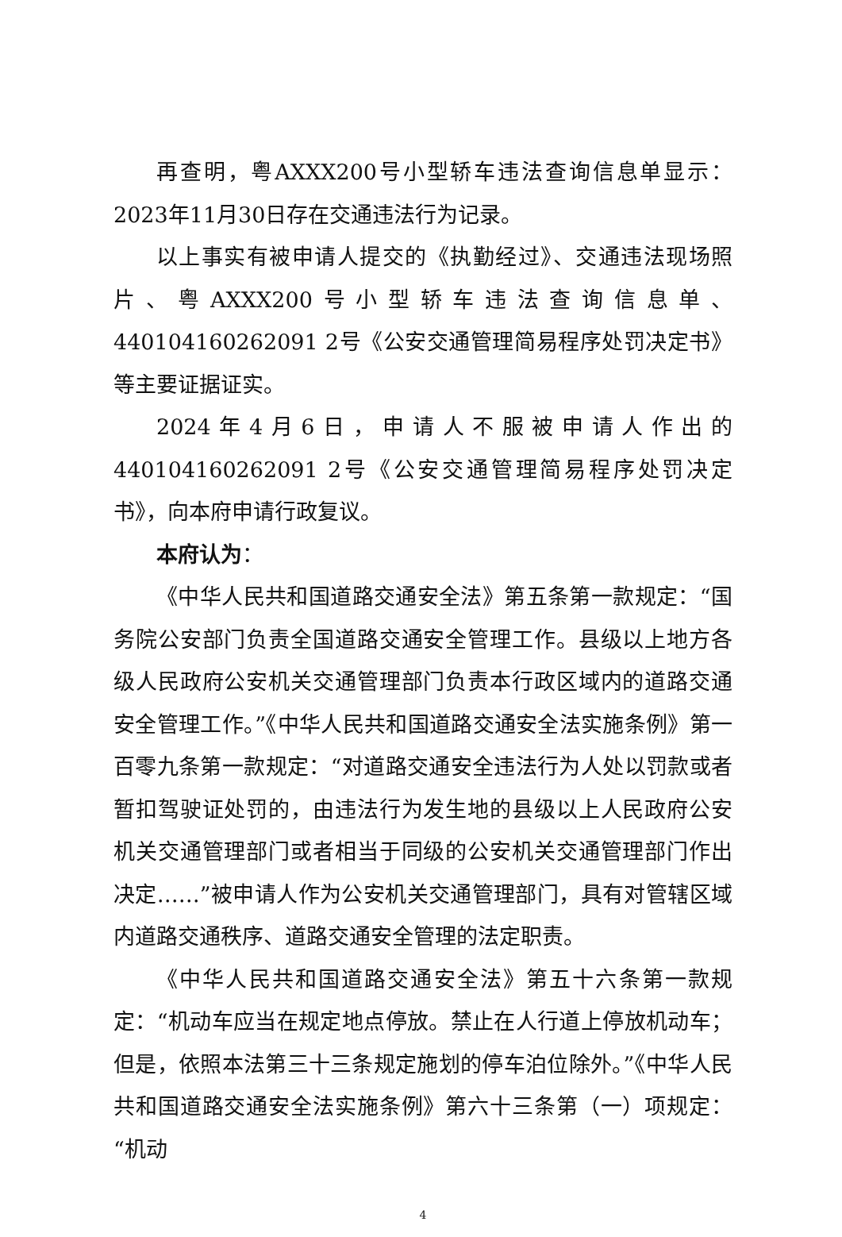再查明，粤AXXX200号小型轿车违法查询信息单显示：2023年11月30日存在交通违法行为记录。
以上事实有被申请人提交的《执勤经过》、交通违法现场照片、粤AXXX200号小型轿车违法查询信息单、440104160262091 2号《公安交通管理简易程序处罚决定书》等主要证据证实。
2024年4月6日，申请人不服被申请人作出的440104160262091 2号《公安交通管理简易程序处罚决定书》，向本府申请行政复议。
本府认为：
《中华人民共和国道路交通安全法》第五条第一款规定：“国务院公安部门负责全国道路交通安全管理工作。县级以上地方各级人民政府公安机关交通管理部门负责本行政区域内的道路交通安全管理工作。”《中华人民共和国道路交通安全法实施条例》第一百零九条第一款规定：“对道路交通安全违法行为人处以罚款或者暂扣驾驶证处罚的，由违法行为发生地的县级以上人民政府公安机关交通管理部门或者相当于同级的公安机关交通管理部门作出决定……”被申请人作为公安机关交通管理部门，具有对管辖区域内道路交通秩序、道路交通安全管理的法定职责。
《中华人民共和国道路交通安全法》第五十六条第一款规定：“机动车应当在规定地点停放。禁止在人行道上停放机动车；但是，依照本法第三十三条规定施划的停车泊位除外。”《中华人民共和国道路交通安全法实施条例》第六十三条第（一）项规定：“机动
4